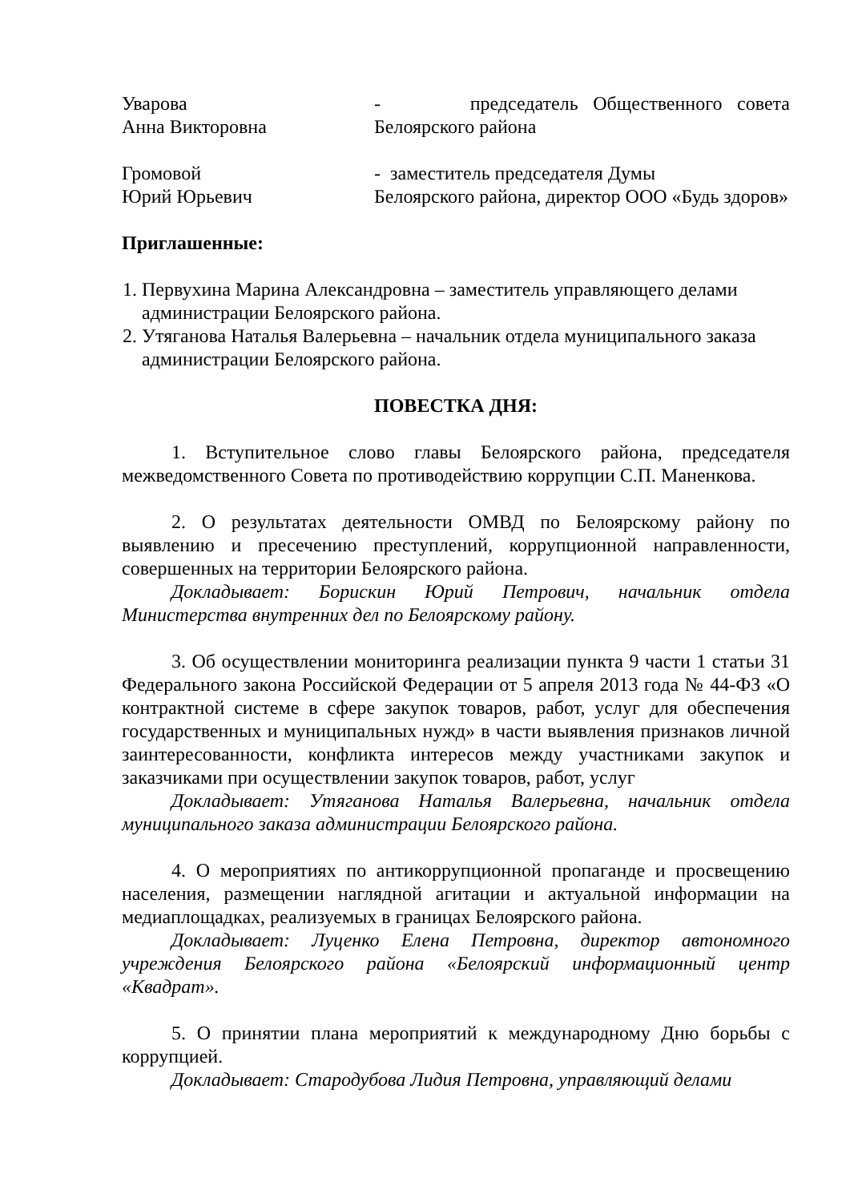Уварова
Анна Викторовна
- председатель Общественного совета Белоярского района
Громовой
Юрий Юрьевич
- заместитель председателя Думы
Белоярского района, директор ООО «Будь здоров»
Приглашенные:
1. Первухина Марина Александровна – заместитель управляющего делами администрации Белоярского района.
2. Утяганова Наталья Валерьевна – начальник отдела муниципального заказа администрации Белоярского района.
ПОВЕСТКА ДНЯ:
1. Вступительное слово главы Белоярского района, председателя межведомственного Совета по противодействию коррупции С.П. Маненкова.
2. О результатах деятельности ОМВД по Белоярскому району по выявлению и пресечению преступлений, коррупционной направленности, совершенных на территории Белоярского района.
Докладывает: Борискин Юрий Петрович, начальник отдела Министерства внутренних дел по Белоярскому району.
3. Об осуществлении мониторинга реализации пункта 9 части 1 статьи 31 Федерального закона Российской Федерации от 5 апреля 2013 года № 44-ФЗ «О контрактной системе в сфере закупок товаров, работ, услуг для обеспечения государственных и муниципальных нужд» в части выявления признаков личной заинтересованности, конфликта интересов между участниками закупок и заказчиками при осуществлении закупок товаров, работ, услуг
Докладывает: Утяганова Наталья Валерьевна, начальник отдела муниципального заказа администрации Белоярского района.
4. О мероприятиях по антикоррупционной пропаганде и просвещению населения, размещении наглядной агитации и актуальной информации на медиаплощадках, реализуемых в границах Белоярского района.
Докладывает: Луценко Елена Петровна, директор автономного учреждения Белоярского района «Белоярский информационный центр «Квадрат».
5. О принятии плана мероприятий к международному Дню борьбы с коррупцией.
Докладывает: Стародубова Лидия Петровна, управляющий делами